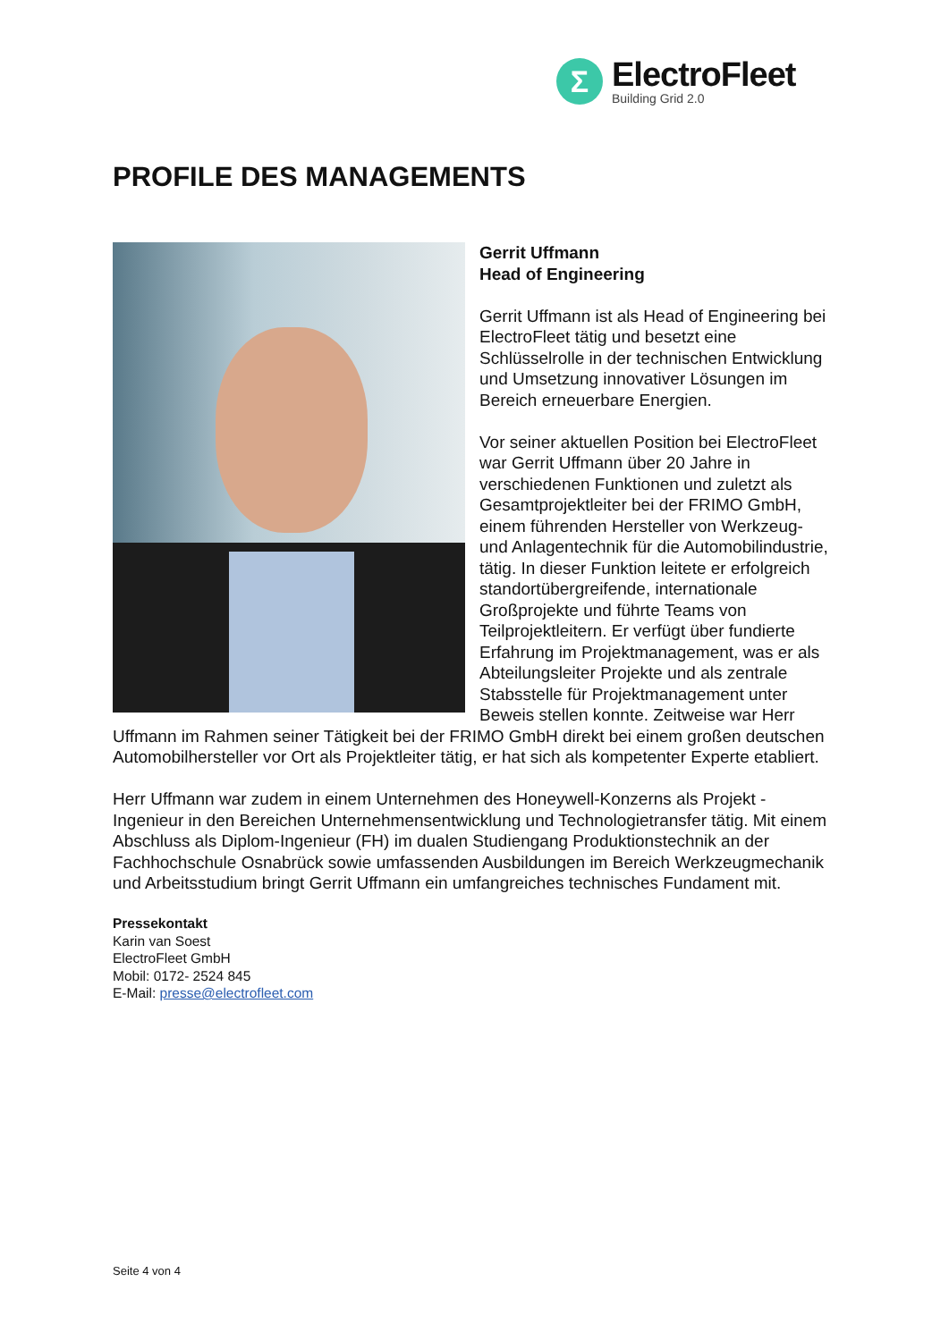Σ
ElectroFleet
Building Grid 2.0
PROFILE DES MANAGEMENTS
Gerrit Uffmann
Head of Engineering
Gerrit Uffmann ist als Head of Engineering bei ElectroFleet tätig und besetzt eine Schlüsselrolle in der technischen Entwicklung und Umsetzung innovativer Lösungen im Bereich erneuerbare Energien.
Vor seiner aktuellen Position bei ElectroFleet war Gerrit Uffmann über 20 Jahre in verschiedenen Funktionen und zuletzt als Gesamtprojektleiter bei der FRIMO GmbH, einem führenden Hersteller von Werkzeug- und Anlagentechnik für die Automobilindustrie, tätig. In dieser Funktion leitete er erfolgreich standortübergreifende, internationale Großprojekte und führte Teams von Teilprojektleitern. Er verfügt über fundierte Erfahrung im Projektmanagement, was er als Abteilungsleiter Projekte und als zentrale Stabsstelle für Projektmanagement unter Beweis stellen konnte. Zeitweise war Herr Uffmann im Rahmen seiner Tätigkeit bei der FRIMO GmbH direkt bei einem großen deutschen Automobilhersteller vor Ort als Projektleiter tätig, er hat sich als kompetenter Experte etabliert.
Herr Uffmann war zudem in einem Unternehmen des Honeywell-Konzerns als Projekt - Ingenieur in den Bereichen Unternehmensentwicklung und Technologietransfer tätig. Mit einem Abschluss als Diplom-Ingenieur (FH) im dualen Studiengang Produktionstechnik an der Fachhochschule Osnabrück sowie umfassenden Ausbildungen im Bereich Werkzeugmechanik und Arbeitsstudium bringt Gerrit Uffmann ein umfangreiches technisches Fundament mit.
Pressekontakt
Karin van Soest
ElectroFleet GmbH
Mobil: 0172- 2524 845
E-Mail: presse@electrofleet.com
Seite 4 von 4